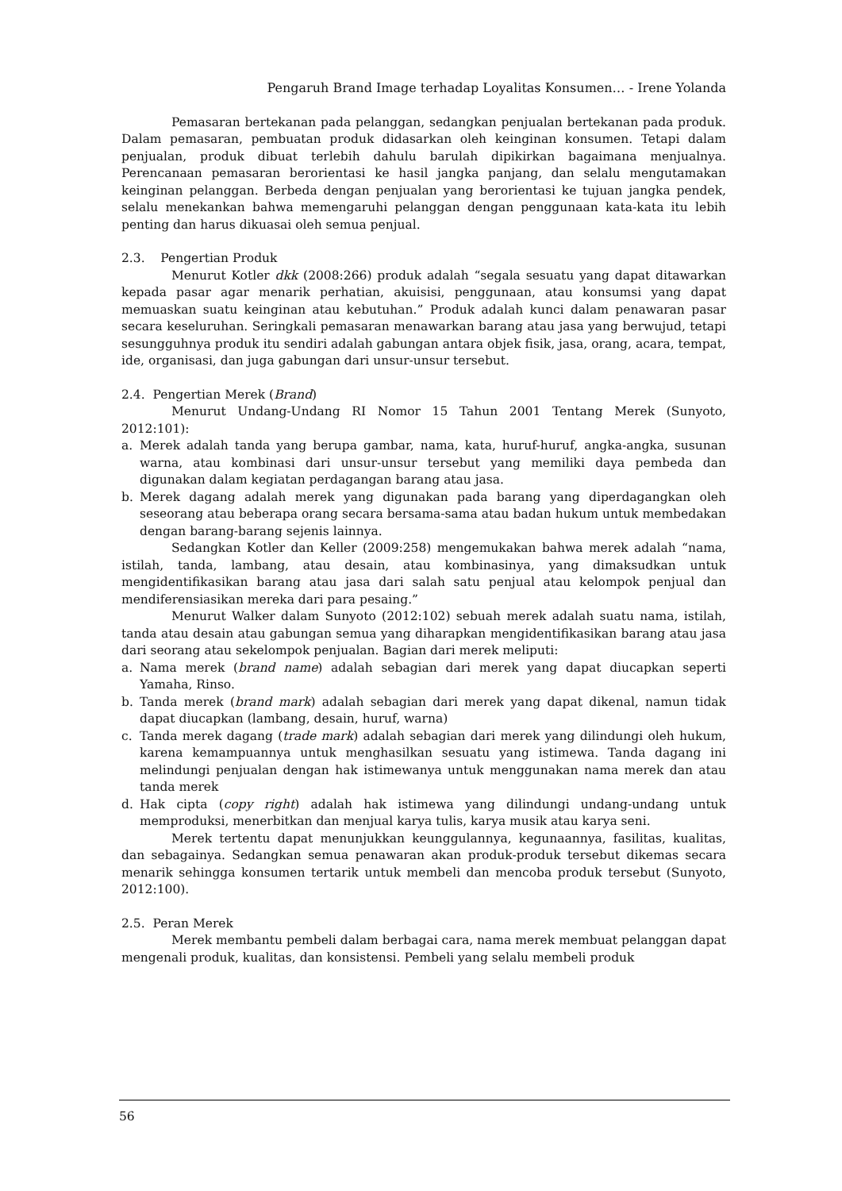Pengaruh Brand Image terhadap Loyalitas Konsumen… - Irene Yolanda
Pemasaran bertekanan pada pelanggan, sedangkan penjualan bertekanan pada produk. Dalam pemasaran, pembuatan produk didasarkan oleh keinginan konsumen. Tetapi dalam penjualan, produk dibuat terlebih dahulu barulah dipikirkan bagaimana menjualnya. Perencanaan pemasaran berorientasi ke hasil jangka panjang, dan selalu mengutamakan keinginan pelanggan. Berbeda dengan penjualan yang berorientasi ke tujuan jangka pendek, selalu menekankan bahwa memengaruhi pelanggan dengan penggunaan kata-kata itu lebih penting dan harus dikuasai oleh semua penjual.
2.3. Pengertian Produk
Menurut Kotler dkk (2008:266) produk adalah “segala sesuatu yang dapat ditawarkan kepada pasar agar menarik perhatian, akuisisi, penggunaan, atau konsumsi yang dapat memuaskan suatu keinginan atau kebutuhan.” Produk adalah kunci dalam penawaran pasar secara keseluruhan. Seringkali pemasaran menawarkan barang atau jasa yang berwujud, tetapi sesungguhnya produk itu sendiri adalah gabungan antara objek fisik, jasa, orang, acara, tempat, ide, organisasi, dan juga gabungan dari unsur-unsur tersebut.
2.4. Pengertian Merek (Brand)
Menurut Undang-Undang RI Nomor 15 Tahun 2001 Tentang Merek (Sunyoto, 2012:101):
a. Merek adalah tanda yang berupa gambar, nama, kata, huruf-huruf, angka-angka, susunan warna, atau kombinasi dari unsur-unsur tersebut yang memiliki daya pembeda dan digunakan dalam kegiatan perdagangan barang atau jasa.
b. Merek dagang adalah merek yang digunakan pada barang yang diperdagangkan oleh seseorang atau beberapa orang secara bersama-sama atau badan hukum untuk membedakan dengan barang-barang sejenis lainnya.
Sedangkan Kotler dan Keller (2009:258) mengemukakan bahwa merek adalah “nama, istilah, tanda, lambang, atau desain, atau kombinasinya, yang dimaksudkan untuk mengidentifikasikan barang atau jasa dari salah satu penjual atau kelompok penjual dan mendiferensiasikan mereka dari para pesaing.”
Menurut Walker dalam Sunyoto (2012:102) sebuah merek adalah suatu nama, istilah, tanda atau desain atau gabungan semua yang diharapkan mengidentifikasikan barang atau jasa dari seorang atau sekelompok penjualan. Bagian dari merek meliputi:
a. Nama merek (brand name) adalah sebagian dari merek yang dapat diucapkan seperti Yamaha, Rinso.
b. Tanda merek (brand mark) adalah sebagian dari merek yang dapat dikenal, namun tidak dapat diucapkan (lambang, desain, huruf, warna)
c. Tanda merek dagang (trade mark) adalah sebagian dari merek yang dilindungi oleh hukum, karena kemampuannya untuk menghasilkan sesuatu yang istimewa. Tanda dagang ini melindungi penjualan dengan hak istimewanya untuk menggunakan nama merek dan atau tanda merek
d. Hak cipta (copy right) adalah hak istimewa yang dilindungi undang-undang untuk memproduksi, menerbitkan dan menjual karya tulis, karya musik atau karya seni.
Merek tertentu dapat menunjukkan keunggulannya, kegunaannya, fasilitas, kualitas, dan sebagainya. Sedangkan semua penawaran akan produk-produk tersebut dikemas secara menarik sehingga konsumen tertarik untuk membeli dan mencoba produk tersebut (Sunyoto, 2012:100).
2.5. Peran Merek
Merek membantu pembeli dalam berbagai cara, nama merek membuat pelanggan dapat mengenali produk, kualitas, dan konsistensi. Pembeli yang selalu membeli produk
56